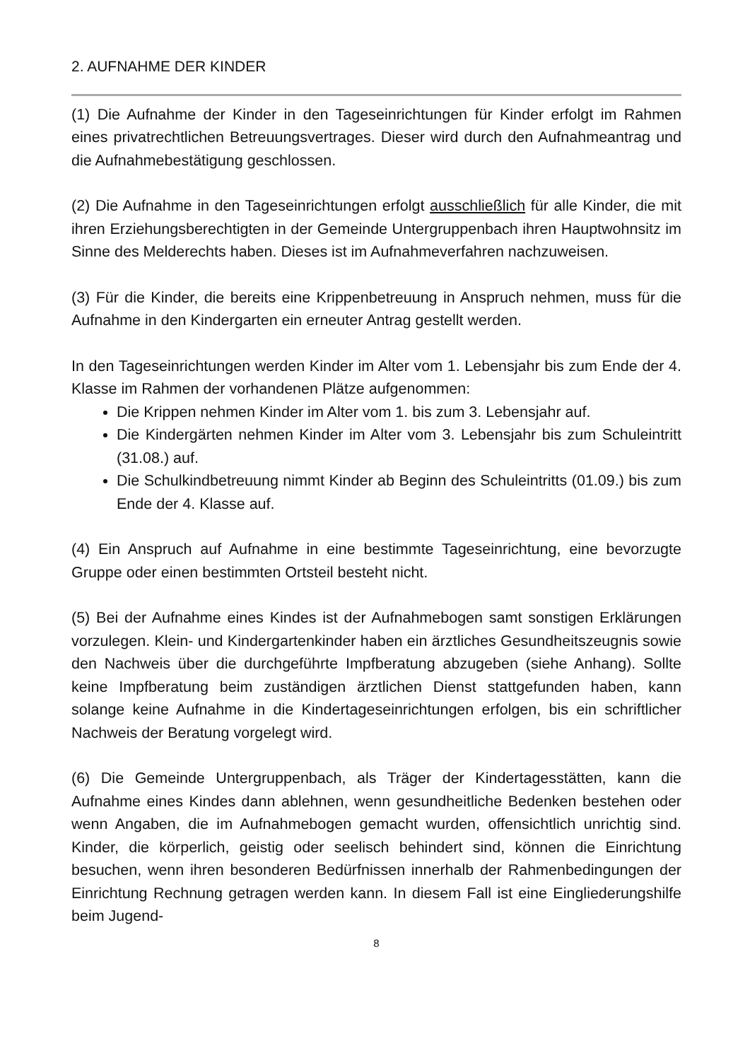2. AUFNAHME DER KINDER
(1) Die Aufnahme der Kinder in den Tageseinrichtungen für Kinder erfolgt im Rahmen eines privatrechtlichen Betreuungsvertrages. Dieser wird durch den Aufnahmeantrag und die Aufnahmebestätigung geschlossen.
(2) Die Aufnahme in den Tageseinrichtungen erfolgt ausschließlich für alle Kinder, die mit ihren Erziehungsberechtigten in der Gemeinde Untergruppenbach ihren Hauptwohnsitz im Sinne des Melderechts haben. Dieses ist im Aufnahmeverfahren nachzuweisen.
(3) Für die Kinder, die bereits eine Krippenbetreuung in Anspruch nehmen, muss für die Aufnahme in den Kindergarten ein erneuter Antrag gestellt werden.
In den Tageseinrichtungen werden Kinder im Alter vom 1. Lebensjahr bis zum Ende der 4. Klasse im Rahmen der vorhandenen Plätze aufgenommen:
Die Krippen nehmen Kinder im Alter vom 1. bis zum 3. Lebensjahr auf.
Die Kindergärten nehmen Kinder im Alter vom 3. Lebensjahr bis zum Schuleintritt (31.08.) auf.
Die Schulkindbetreuung nimmt Kinder ab Beginn des Schuleintritts (01.09.) bis zum Ende der 4. Klasse auf.
(4) Ein Anspruch auf Aufnahme in eine bestimmte Tageseinrichtung, eine bevorzugte Gruppe oder einen bestimmten Ortsteil besteht nicht.
(5) Bei der Aufnahme eines Kindes ist der Aufnahmebogen samt sonstigen Erklärungen vorzulegen. Klein- und Kindergartenkinder haben ein ärztliches Gesundheitszeugnis sowie den Nachweis über die durchgeführte Impfberatung abzugeben (siehe Anhang). Sollte keine Impfberatung beim zuständigen ärztlichen Dienst stattgefunden haben, kann solange keine Aufnahme in die Kindertageseinrichtungen erfolgen, bis ein schriftlicher Nachweis der Beratung vorgelegt wird.
(6) Die Gemeinde Untergruppenbach, als Träger der Kindertagesstätten, kann die Aufnahme eines Kindes dann ablehnen, wenn gesundheitliche Bedenken bestehen oder wenn Angaben, die im Aufnahmebogen gemacht wurden, offensichtlich unrichtig sind. Kinder, die körperlich, geistig oder seelisch behindert sind, können die Einrichtung besuchen, wenn ihren besonderen Bedürfnissen innerhalb der Rahmenbedingungen der Einrichtung Rechnung getragen werden kann. In diesem Fall ist eine Eingliederungshilfe beim Jugend-
8